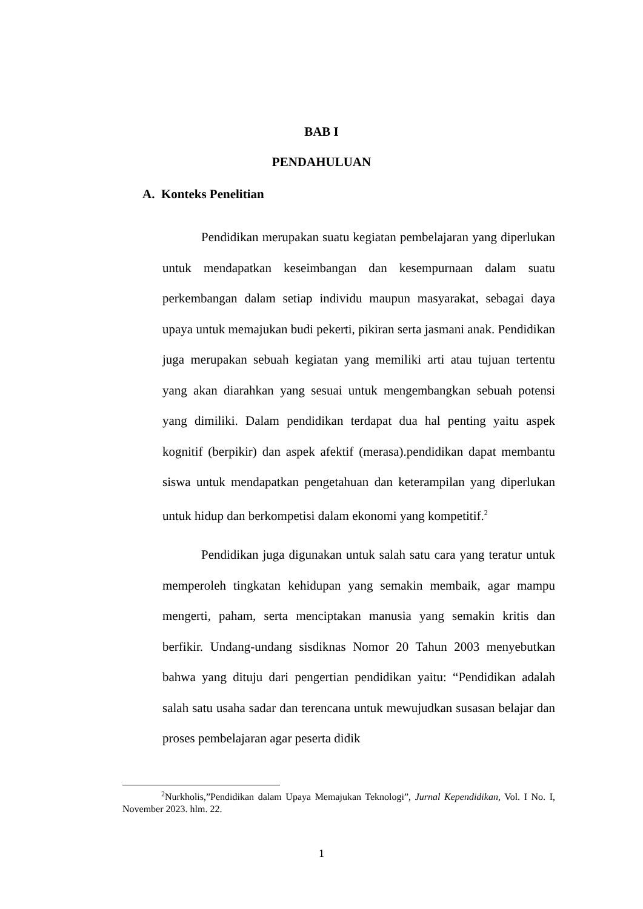BAB I
PENDAHULUAN
A. Konteks Penelitian
Pendidikan merupakan suatu kegiatan pembelajaran yang diperlukan untuk mendapatkan keseimbangan dan kesempurnaan dalam suatu perkembangan dalam setiap individu maupun masyarakat, sebagai daya upaya untuk memajukan budi pekerti, pikiran serta jasmani anak. Pendidikan juga merupakan sebuah kegiatan yang memiliki arti atau tujuan tertentu yang akan diarahkan yang sesuai untuk mengembangkan sebuah potensi yang dimiliki. Dalam pendidikan terdapat dua hal penting yaitu aspek kognitif (berpikir) dan aspek afektif (merasa).pendidikan dapat membantu siswa untuk mendapatkan pengetahuan dan keterampilan yang diperlukan untuk hidup dan berkompetisi dalam ekonomi yang kompetitif.<sup>2</sup>
Pendidikan juga digunakan untuk salah satu cara yang teratur untuk memperoleh tingkatan kehidupan yang semakin membaik, agar mampu mengerti, paham, serta menciptakan manusia yang semakin kritis dan berfikir. Undang-undang sisdiknas Nomor 20 Tahun 2003 menyebutkan bahwa yang dituju dari pengertian pendidikan yaitu: “Pendidikan adalah salah satu usaha sadar dan terencana untuk mewujudkan susasan belajar dan proses pembelajaran agar peserta didik
<sup>2</sup> Nurkholis,”Pendidikan dalam Upaya Memajukan Teknologi”, Jurnal Kependidikan, Vol. I No. I, November 2023. hlm. 22.
1